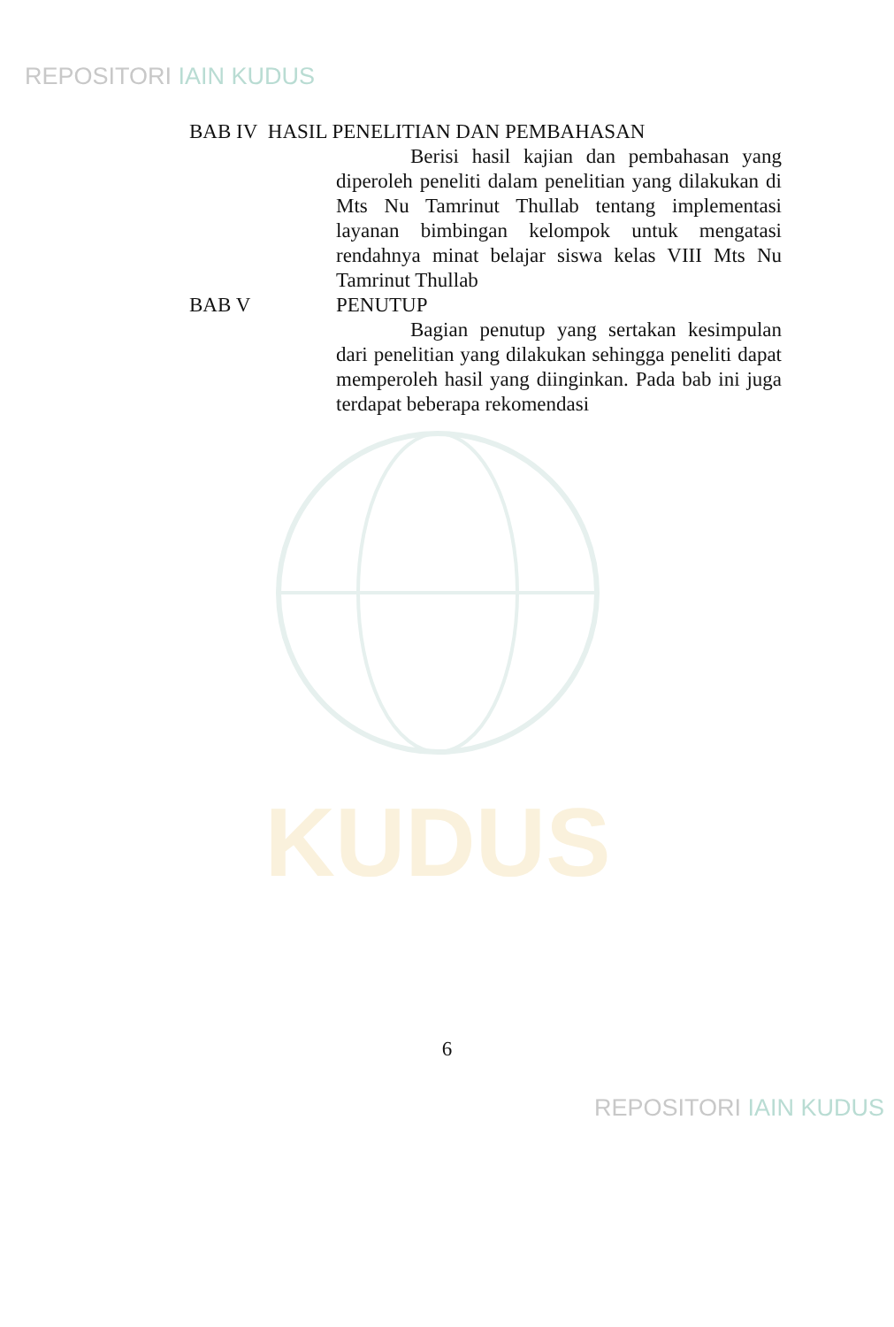REPOSITORI IAIN KUDUS
KUDUS
BAB IV HASIL PENELITIAN DAN PEMBAHASAN
Berisi hasil kajian dan pembahasan yang diperoleh peneliti dalam penelitian yang dilakukan di Mts Nu Tamrinut Thullab tentang implementasi layanan bimbingan kelompok untuk mengatasi rendahnya minat belajar siswa kelas VIII Mts Nu Tamrinut Thullab
BAB V PENUTUP
Bagian penutup yang sertakan kesimpulan dari penelitian yang dilakukan sehingga peneliti dapat memperoleh hasil yang diinginkan. Pada bab ini juga terdapat beberapa rekomendasi
6
REPOSITORI IAIN KUDUS